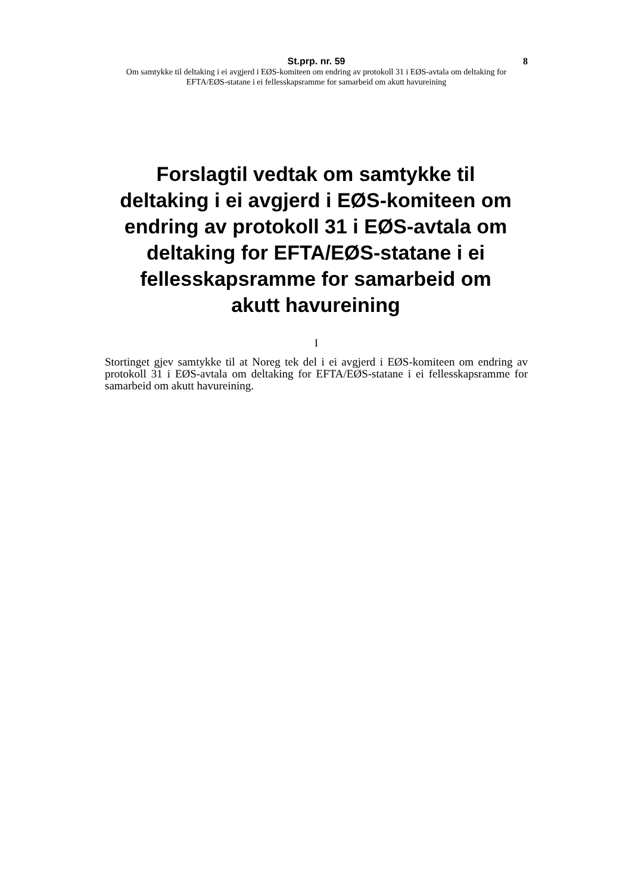St.prp. nr. 59 8
Om samtykke til deltaking i ei avgjerd i EØS-komiteen om endring av protokoll 31 i EØS-avtala om deltaking for EFTA/EØS-statane i ei fellesskapsramme for samarbeid om akutt havureining
Forslagtil vedtak om samtykke til deltaking i ei avgjerd i EØS-komiteen om endring av protokoll 31 i EØS-avtala om deltaking for EFTA/EØS-statane i ei fellesskapsramme for samarbeid om akutt havureining
I
Stortinget gjev samtykke til at Noreg tek del i ei avgjerd i EØS-komiteen om endring av protokoll 31 i EØS-avtala om deltaking for EFTA/EØS-statane i ei fellesskapsramme for samarbeid om akutt havureining.